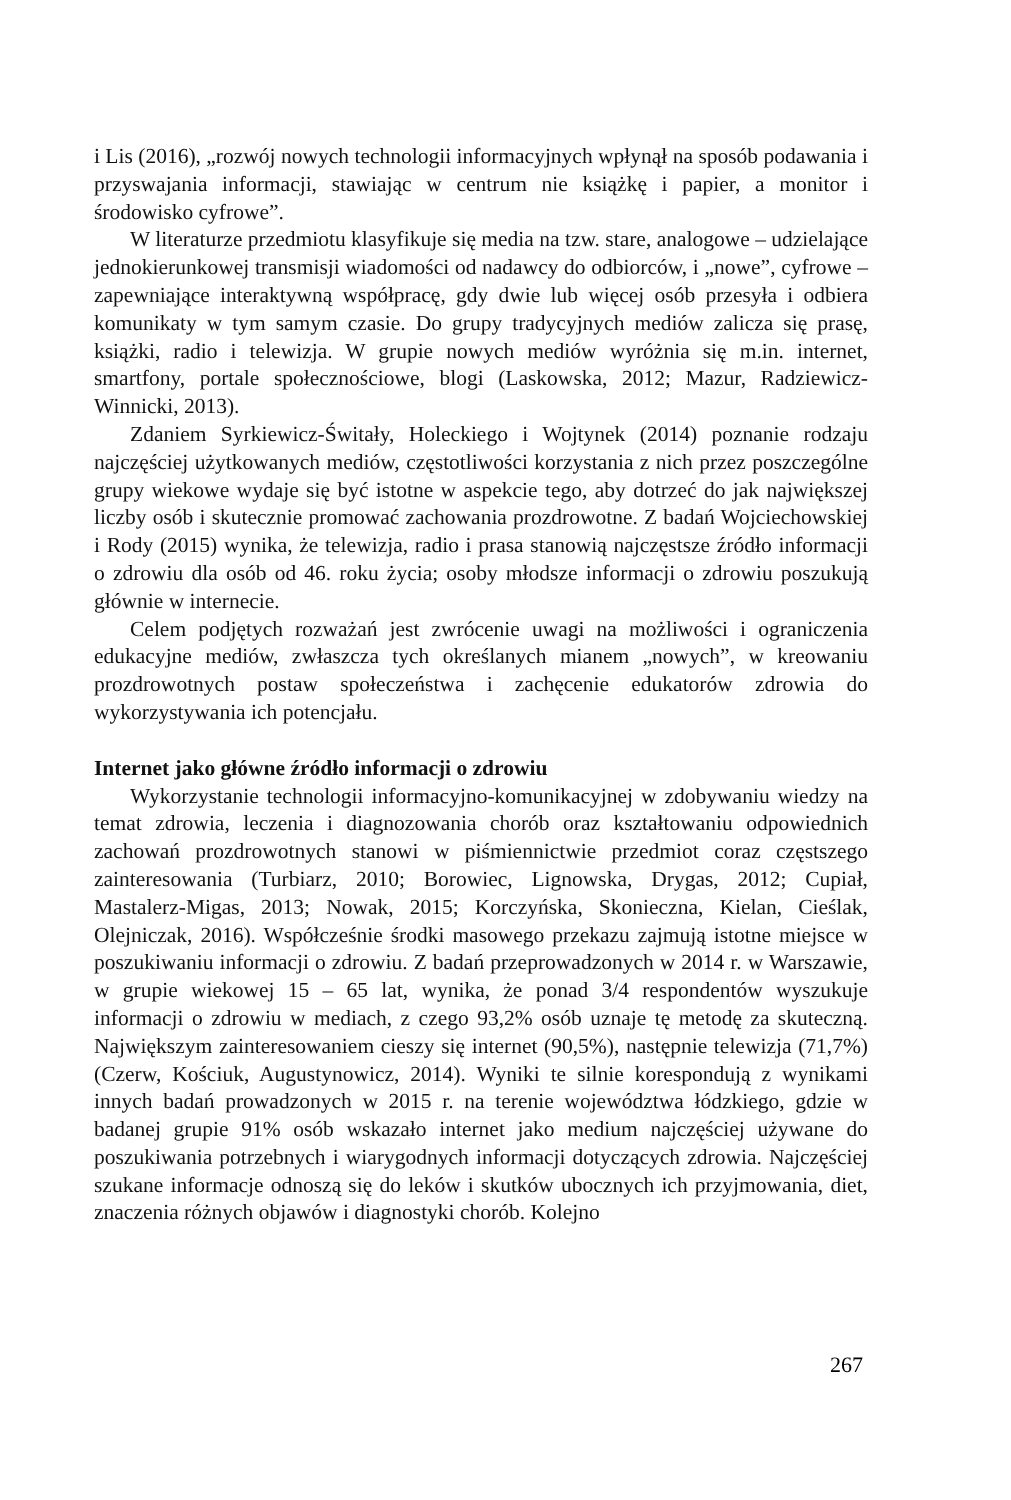i Lis (2016), „rozwój nowych technologii informacyjnych wpłynął na sposób podawania i przyswajania informacji, stawiając w centrum nie książkę i papier, a monitor i środowisko cyfrowe”.
W literaturze przedmiotu klasyfikuje się media na tzw. stare, analogowe – udzielające jednokierunkowej transmisji wiadomości od nadawcy do odbiorców, i „nowe”, cyfrowe – zapewniające interaktywną współpracę, gdy dwie lub więcej osób przesyła i odbiera komunikaty w tym samym czasie. Do grupy tradycyjnych mediów zalicza się prasę, książki, radio i telewizja. W grupie nowych mediów wyróżnia się m.in. internet, smartfony, portale społecznościowe, blogi (Laskowska, 2012; Mazur, Radziewicz-Winnicki, 2013).
Zdaniem Syrkiewicz-Świtały, Holeckiego i Wojtynek (2014) poznanie rodzaju najczęściej użytkowanych mediów, częstotliwości korzystania z nich przez poszczególne grupy wiekowe wydaje się być istotne w aspekcie tego, aby dotrzeć do jak największej liczby osób i skutecznie promować zachowania prozdrowotne. Z badań Wojciechowskiej i Rody (2015) wynika, że telewizja, radio i prasa stanowią najczęstsze źródło informacji o zdrowiu dla osób od 46. roku życia; osoby młodsze informacji o zdrowiu poszukują głównie w internecie.
Celem podjętych rozważań jest zwrócenie uwagi na możliwości i ograniczenia edukacyjne mediów, zwłaszcza tych określanych mianem „nowych”, w kreowaniu prozdrowotnych postaw społeczeństwa i zachęcenie edukatorów zdrowia do wykorzystywania ich potencjału.
Internet jako główne źródło informacji o zdrowiu
Wykorzystanie technologii informacyjno-komunikacyjnej w zdobywaniu wiedzy na temat zdrowia, leczenia i diagnozowania chorób oraz kształtowaniu odpowiednich zachowań prozdrowotnych stanowi w piśmiennictwie przedmiot coraz częstszego zainteresowania (Turbiarz, 2010; Borowiec, Lignowska, Drygas, 2012; Cupiał, Mastalerz-Migas, 2013; Nowak, 2015; Korczyńska, Skonieczna, Kielan, Cieślak, Olejniczak, 2016). Współcześnie środki masowego przekazu zajmują istotne miejsce w poszukiwaniu informacji o zdrowiu. Z badań przeprowadzonych w 2014 r. w Warszawie, w grupie wiekowej 15 – 65 lat, wynika, że ponad 3/4 respondentów wyszukuje informacji o zdrowiu w mediach, z czego 93,2% osób uznaje tę metodę za skuteczną. Największym zainteresowaniem cieszy się internet (90,5%), następnie telewizja (71,7%) (Czerw, Kościuk, Augustynowicz, 2014). Wyniki te silnie korespondują z wynikami innych badań prowadzonych w 2015 r. na terenie województwa łódzkiego, gdzie w badanej grupie 91% osób wskazało internet jako medium najczęściej używane do poszukiwania potrzebnych i wiarygodnych informacji dotyczących zdrowia. Najczęściej szukane informacje odnoszą się do leków i skutków ubocznych ich przyjmowania, diet, znaczenia różnych objawów i diagnostyki chorób. Kolejno
267